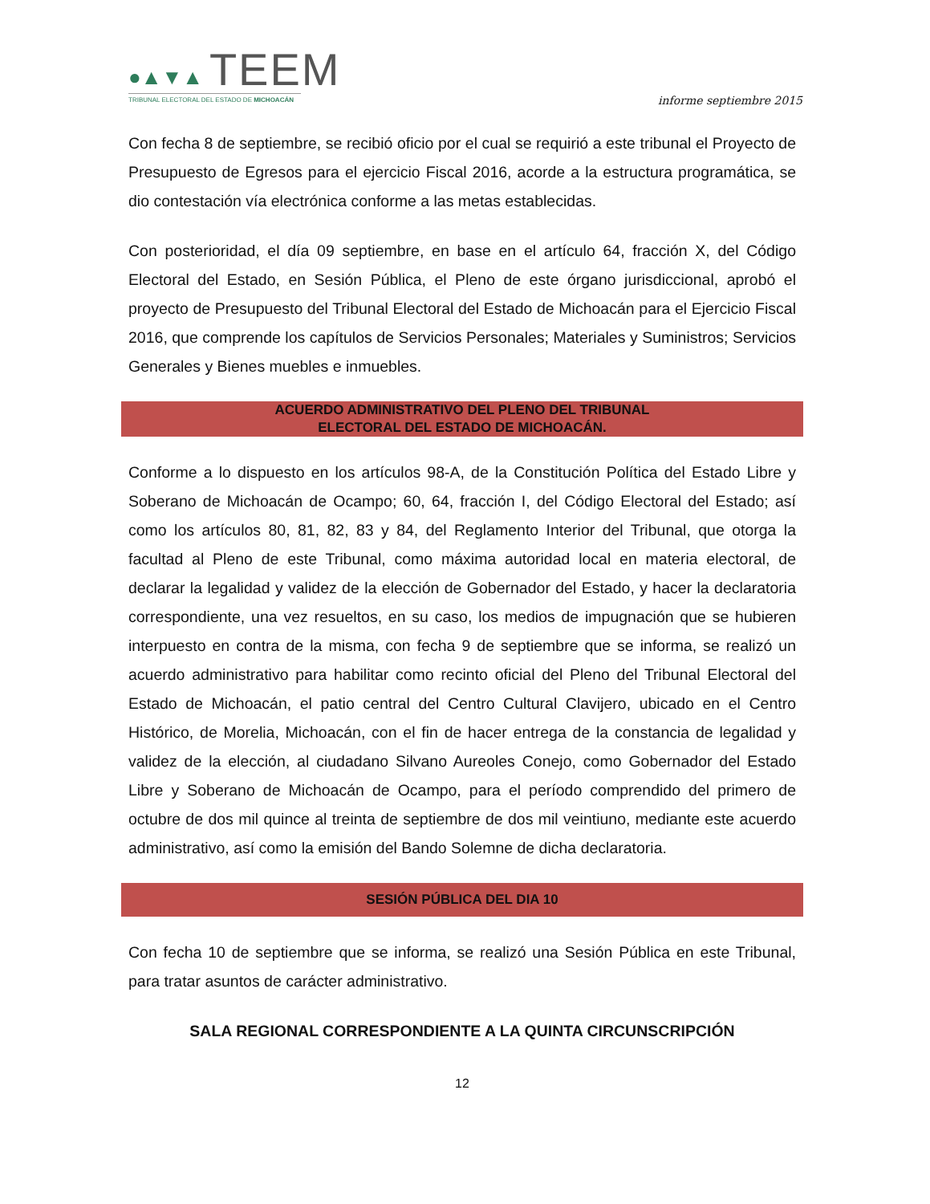●▲▼▲ TEEM
TRIBUNAL ELECTORAL DEL ESTADO DE MICHOACÁN
informe septiembre 2015
Con fecha 8 de septiembre, se recibió oficio por el cual se requirió a este tribunal el Proyecto de Presupuesto de Egresos para el ejercicio Fiscal 2016, acorde a la estructura programática, se dio contestación vía electrónica conforme a las metas establecidas.
Con posterioridad, el día 09 septiembre, en base en el artículo 64, fracción X, del Código Electoral del Estado, en Sesión Pública, el Pleno de este órgano jurisdiccional, aprobó el proyecto de Presupuesto del Tribunal Electoral del Estado de Michoacán para el Ejercicio Fiscal 2016, que comprende los capítulos de Servicios Personales; Materiales y Suministros; Servicios Generales y Bienes muebles e inmuebles.
ACUERDO ADMINISTRATIVO DEL PLENO DEL TRIBUNAL
ELECTORAL DEL ESTADO DE MICHOACÁN.
Conforme a lo dispuesto en los artículos 98-A, de la Constitución Política del Estado Libre y Soberano de Michoacán de Ocampo; 60, 64, fracción I, del Código Electoral del Estado; así como los artículos 80, 81, 82, 83 y 84, del Reglamento Interior del Tribunal, que otorga la facultad al Pleno de este Tribunal, como máxima autoridad local en materia electoral, de declarar la legalidad y validez de la elección de Gobernador del Estado, y hacer la declaratoria correspondiente, una vez resueltos, en su caso, los medios de impugnación que se hubieren interpuesto en contra de la misma, con fecha 9 de septiembre que se informa, se realizó un acuerdo administrativo para habilitar como recinto oficial del Pleno del Tribunal Electoral del Estado de Michoacán, el patio central del Centro Cultural Clavijero, ubicado en el Centro Histórico, de Morelia, Michoacán, con el fin de hacer entrega de la constancia de legalidad y validez de la elección, al ciudadano Silvano Aureoles Conejo, como Gobernador del Estado Libre y Soberano de Michoacán de Ocampo, para el período comprendido del primero de octubre de dos mil quince al treinta de septiembre de dos mil veintiuno, mediante este acuerdo administrativo, así como la emisión del Bando Solemne de dicha declaratoria.
SESIÓN PÚBLICA DEL DIA 10
Con fecha 10 de septiembre que se informa, se realizó una Sesión Pública en este Tribunal, para tratar asuntos de carácter administrativo.
SALA REGIONAL CORRESPONDIENTE A LA QUINTA CIRCUNSCRIPCIÓN
12